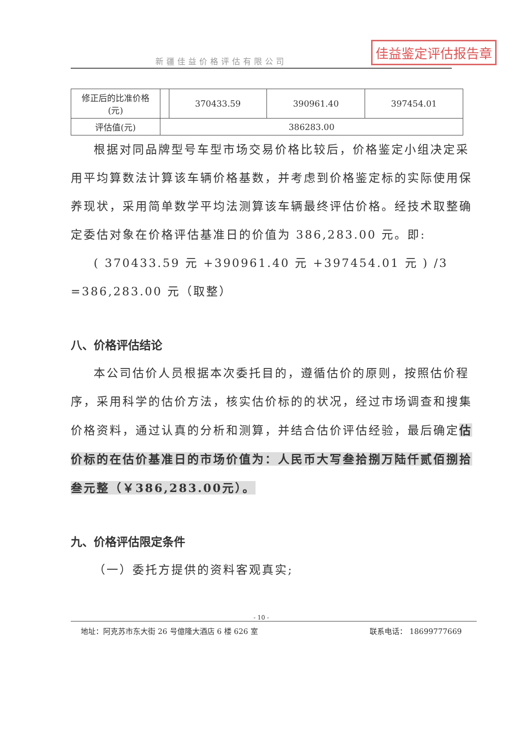佳益鉴定评估报告章
新疆佳益价格评估有限公司
| 修正后的比准价格 (元) | | 370433.59 | 390961.40 | 397454.01 |
| 评估值(元) | 386283.00 | | | |
根据对同品牌型号车型市场交易价格比较后，价格鉴定小组决定采用平均算数法计算该车辆价格基数，并考虑到价格鉴定标的实际使用保养现状，采用简单数学平均法测算该车辆最终评估价格。经技术取整确定委估对象在价格评估基准日的价值为 386,283.00 元。即:
( 370433.59 元 +390961.40 元 +397454.01 元 ) /3 =386,283.00 元（取整）
八、价格评估结论
本公司估价人员根据本次委托目的，遵循估价的原则，按照估价程序，采用科学的估价方法，核实估价标的的状况，经过市场调查和搜集价格资料，通过认真的分析和测算，并结合估价评估经验，最后确定估价标的在估价基准日的市场价值为：人民币大写叁拾捌万陆仟贰佰捌拾叁元整（￥386,283.00元）。
九、价格评估限定条件
（一）委托方提供的资料客观真实;
- 10 -
地址：阿克苏市东大街 26 号億隆大酒店 6 楼 626 室 联系电话： 18699777669